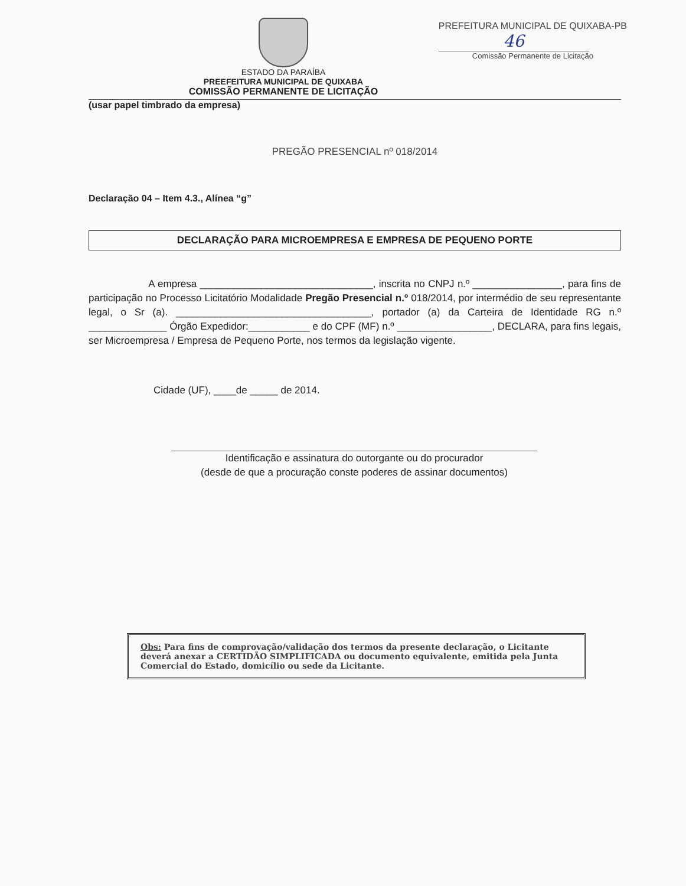PREFEITURA MUNICIPAL DE QUIXABA-PB
46
Comissão Permanente de Licitação
ESTADO DA PARAÍBA
PREEFEITURA MUNICIPAL DE QUIXABA
COMISSÃO PERMANENTE DE LICITAÇÃO
(usar papel timbrado da empresa)
PREGÃO PRESENCIAL nº 018/2014
Declaração 04 – Item 4.3., Alínea “g”
DECLARAÇÃO PARA MICROEMPRESA E EMPRESA DE PEQUENO PORTE
A empresa _______________________________, inscrita no CNPJ n.º ________________, para fins de participação no Processo Licitatório Modalidade Pregão Presencial n.º 018/2014, por intermédio de seu representante legal, o Sr (a). ___________________________________, portador (a) da Carteira de Identidade RG n.º ______________ Órgão Expedidor:___________ e do CPF (MF) n.º _________________, DECLARA, para fins legais, ser Microempresa / Empresa de Pequeno Porte, nos termos da legislação vigente.
Cidade (UF), ____de _____ de 2014.
Identificação e assinatura do outorgante ou do procurador
(desde de que a procuração conste poderes de assinar documentos)
Obs: Para fins de comprovação/validação dos termos da presente declaração, o Licitante deverá anexar a CERTIDÃO SIMPLIFICADA ou documento equivalente, emitida pela Junta Comercial do Estado, domicílio ou sede da Licitante.